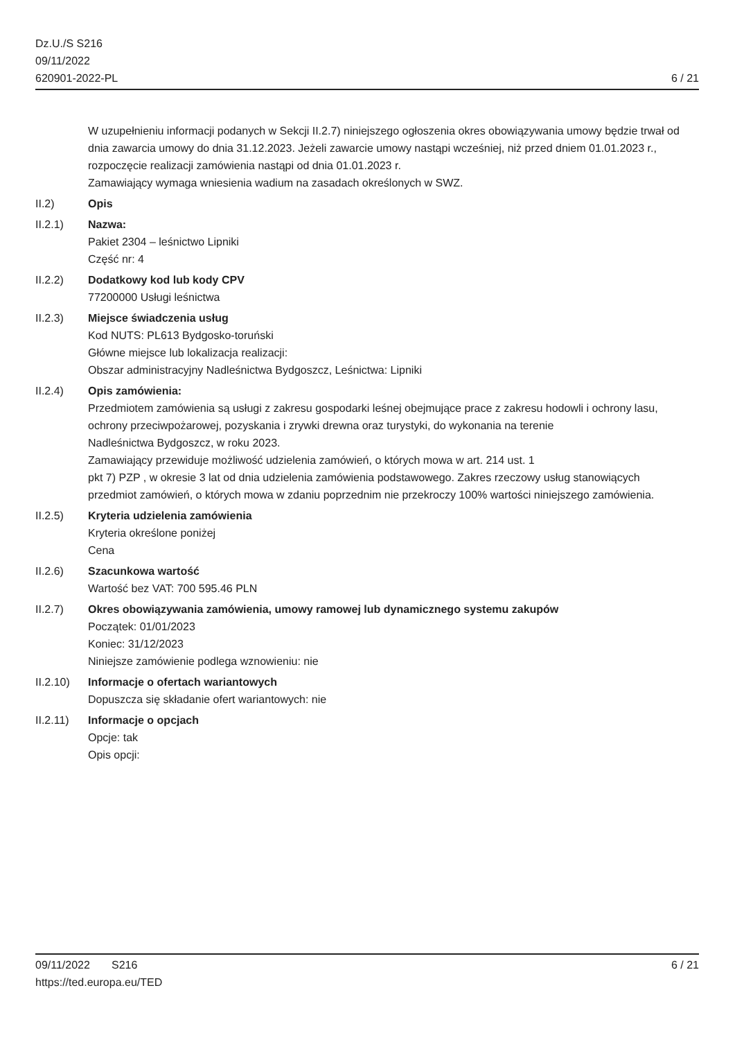Dz.U./S S216
09/11/2022
620901-2022-PL
6 / 21
W uzupełnieniu informacji podanych w Sekcji II.2.7) niniejszego ogłoszenia okres obowiązywania umowy będzie trwał od dnia zawarcia umowy do dnia 31.12.2023. Jeżeli zawarcie umowy nastąpi wcześniej, niż przed dniem 01.01.2023 r., rozpoczęcie realizacji zamówienia nastąpi od dnia 01.01.2023 r.
Zamawiający wymaga wniesienia wadium na zasadach określonych w SWZ.
II.2) Opis
II.2.1) Nazwa:
Pakiet 2304 – leśnictwo Lipniki
Część nr: 4
II.2.2) Dodatkowy kod lub kody CPV
77200000 Usługi leśnictwa
II.2.3) Miejsce świadczenia usług
Kod NUTS: PL613 Bydgosko-toruński
Główne miejsce lub lokalizacja realizacji:
Obszar administracyjny Nadleśnictwa Bydgoszcz, Leśnictwa: Lipniki
II.2.4) Opis zamówienia:
Przedmiotem zamówienia są usługi z zakresu gospodarki leśnej obejmujące prace z zakresu hodowli i ochrony lasu,
ochrony przeciwpożarowej, pozyskania i zrywki drewna oraz turystyki, do wykonania na terenie
Nadleśnictwa Bydgoszcz, w roku 2023.
Zamawiający przewiduje możliwość udzielenia zamówień, o których mowa w art. 214 ust. 1
pkt 7) PZP , w okresie 3 lat od dnia udzielenia zamówienia podstawowego. Zakres rzeczowy usług stanowiących
przedmiot zamówień, o których mowa w zdaniu poprzednim nie przekroczy 100% wartości niniejszego zamówienia.
II.2.5) Kryteria udzielenia zamówienia
Kryteria określone poniżej
Cena
II.2.6) Szacunkowa wartość
Wartość bez VAT: 700 595.46 PLN
II.2.7) Okres obowiązywania zamówienia, umowy ramowej lub dynamicznego systemu zakupów
Początek: 01/01/2023
Koniec: 31/12/2023
Niniejsze zamówienie podlega wznowieniu: nie
II.2.10)
Informacje o ofertach wariantowych
Dopuszcza się składanie ofert wariantowych: nie
II.2.11)
Informacje o opcjach
Opcje: tak
Opis opcji:
09/11/2022 S216 6 / 21
https://ted.europa.eu/TED